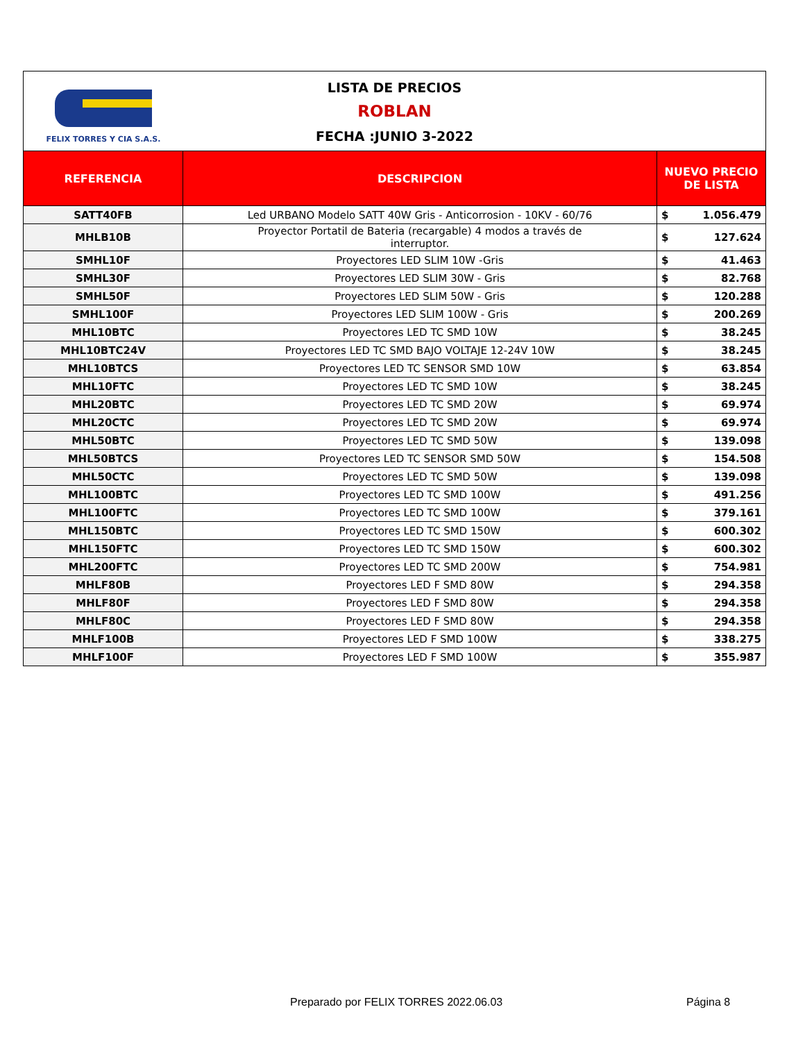FELIX TORRES Y CIA S.A.S.
LISTA DE PRECIOS
ROBLAN
FECHA :JUNIO 3-2022
| REFERENCIA | DESCRIPCION | NUEVO PRECIO DE LISTA |
| --- | --- | --- |
| SATT40FB | Led URBANO Modelo SATT 40W Gris - Anticorrosion - 10KV - 60/76 | $ 1.056.479 |
| MHLB10B | Proyector Portatil de Bateria (recargable) 4 modos a través de interruptor. | $ 127.624 |
| SMHL10F | Proyectores LED SLIM 10W -Gris | $ 41.463 |
| SMHL30F | Proyectores LED SLIM 30W - Gris | $ 82.768 |
| SMHL50F | Proyectores LED SLIM 50W - Gris | $ 120.288 |
| SMHL100F | Proyectores LED SLIM 100W - Gris | $ 200.269 |
| MHL10BTC | Proyectores LED TC SMD 10W | $ 38.245 |
| MHL10BTC24V | Proyectores LED TC SMD BAJO VOLTAJE 12-24V 10W | $ 38.245 |
| MHL10BTCS | Proyectores LED TC SENSOR SMD 10W | $ 63.854 |
| MHL10FTC | Proyectores LED TC SMD 10W | $ 38.245 |
| MHL20BTC | Proyectores LED TC SMD 20W | $ 69.974 |
| MHL20CTC | Proyectores LED TC SMD 20W | $ 69.974 |
| MHL50BTC | Proyectores LED TC SMD 50W | $ 139.098 |
| MHL50BTCS | Proyectores LED TC SENSOR SMD 50W | $ 154.508 |
| MHL50CTC | Proyectores LED TC SMD 50W | $ 139.098 |
| MHL100BTC | Proyectores LED TC SMD 100W | $ 491.256 |
| MHL100FTC | Proyectores LED TC SMD 100W | $ 379.161 |
| MHL150BTC | Proyectores LED TC SMD 150W | $ 600.302 |
| MHL150FTC | Proyectores LED TC SMD 150W | $ 600.302 |
| MHL200FTC | Proyectores LED TC SMD 200W | $ 754.981 |
| MHLF80B | Proyectores LED F SMD 80W | $ 294.358 |
| MHLF80F | Proyectores LED F SMD 80W | $ 294.358 |
| MHLF80C | Proyectores LED F SMD 80W | $ 294.358 |
| MHLF100B | Proyectores LED F SMD 100W | $ 338.275 |
| MHLF100F | Proyectores LED F SMD 100W | $ 355.987 |
Preparado por FELIX TORRES 2022.06.03
Página 8